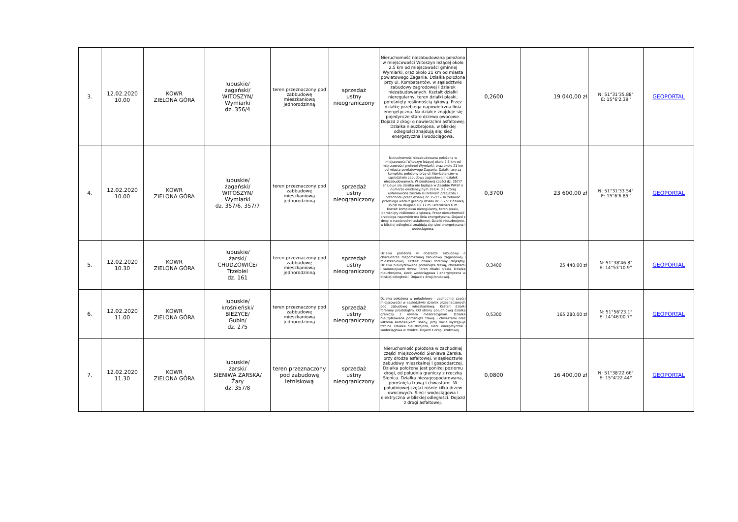| 3. | 12.02.2020 10.00 | KOWR ZIELONA GÓRA | lubuskie/ żagański/ WITOSZYN/ Wymiarki dz. 356/4 | teren przeznaczony pod zabbudowę mieszkaniową jednorodzinną | sprzedaż ustny nieograniczony | Nieruchomość niezabudowana położona w miejscowości Witoszyn leżącej około 2,5 km od miejscowości gminnej Wymiarki, oraz około 21 km od miasta powiatowego Żagania. Działka położona przy ul. Kombatantów, w sąsiedztwie zabudowy zagrodowej i działek niezabudowanych. Kształt działki nieregularny, teren działki płaski, porośnięty roślinnością łąkową. Przez działkę przebiega napowietrzna linia energetyczna. Na działce znajduje się pojedyncze stare drzewo owocowe. Dojazd z drogi o nawierzchni asfaltowej. Działka nieuzbrojona, w bliskiej odległości znajdują się: sieć energetyczna i wodociągowa. | 0,2600 | 19 040,00 zł | N: 51°31'35.88" E: 15°6'2.39'' | GEOPORTAL |
| 4. | 12.02.2020 10.00 | KOWR ZIELONA GÓRA | lubuskie/ żagański/ WITOSZYN/ Wymiarki dz. 357/6, 357/7 | teren przeznaczony pod zabbudowę mieszkaniową jednorodzinną | sprzedaż ustny nieograniczony | Nieruchomość niezabudowana położona w miejscowości Witoszyn leżącej około 2,5 km od miejscowości gminnej Wymiarki, oraz około 21 km od miasta powiatowego Żagania. Działki tworzą kompleks położony przy ul. Kombatantów w sąsiedztwie zabudowy zagrodowej i działek niezabudowanych. W środkowej części dz. 357/7 znajduje się działka nie będąca w Zasobie WRSP o numerze ewidencyjnym 357/4, dla której ustanowiona została służebność przejazdu i przechodu przez działkę nr 357/7 – służebność przebiega wzdłuż granicy działki nr 357/7 z działką 357/8 na długości 62,17 m i szerokości 6 m. Kształt kompleksu nieregularny, teren płaski, porośnięty roślinnością łąkową. Przez nieruchomość przebiega napowietrzna linia energetyczna. Dojazd z drogi o nawierzchni asfaltowej. Działki nieuzbrojone, w bliskiej odległości znajdują się: sieć energetyczna i wodociągowa. | 0,3700 | 23 600,00 zł | N: 51°31'33.54" E: 15°6'6.85'' | GEOPORTAL |
| 5. | 12.02.2020 10.30 | KOWR ZIELONA GÓRA | lubuskie/ żarski/ CHUDZOWICE/ Trzebiel dz. 161 | teren przeznaczony pod zabbudowę mieszkaniową jednorodzinną | sprzedaż ustny nieograniczony | Działka położona w obszarze zabudowy o charakterze rozporoszonej zabudowy zagrodowej i mieszkaniowej. Kształt działki foremny trójkątny. Działka nieużytkowana porośnięta trawą, chwastami i samosiejkami drzew. Teren działki płaski. Działka nieuzbrojona, sieci: wodociągowa i energetyczna w bliskiej odległości. Dojazd z drogi brukowej. | 0,3400 | 25 440,00 zł | N: 51°38'46.8" E: 14°53'10.9'' | GEOPORTAL |
| 6. | 12.02.2020 11.00 | KOWR ZIELONA GÓRA | lubuskie/ krośnieński/ BIEŻYCE/ Gubin/ dz. 275 | teren przeznaczony pod zabbudowę mieszkaniową jednorodzinną | sprzedaż ustny nieograniczony | Działka położona w południowo – zachodniej części miejscowości w sąsiedztwie działek przeznaczonych pod zabudowę mieszkaniową. Kształt działki foremny prostokątny. Od strony południowej działka graniczy z rowem melioracyjnym. Działka nieużytkowana porośnięta trawą i chwastami oraz kilkoma samosiejkami sosny, przy rowie występuje trzcina. Działka nieuzbrojona, sieci: energetyczna i wodociągowa w drodze. Dojazd z drogi szutrowej. | 0,5300 | 165 280,00 zł | N: 51°56'23.1" E: 14°46'00.7'' | GEOPORTAL |
| 7. | 12.02.2020 11.30 | KOWR ZIELONA GÓRA | lubuskie/ żarski/ SIENIWA ŻARSKA/ Żary dz. 357/8 | teren przeznaczony pod zabudowę letniskową | sprzedaż ustny nieograniczony | Nieruchomość położona w zachodniej części miejscowości Sieniawa Żarska, przy drodze asfaltowej, w sąsiedztwie zabudowy mieszkalnej i gospodarczej. Działka położona jest poniżej poziomu drogi, od południa graniczy z rzeczką Sienica. Działka niezagospodarowana, porośnięta trawą i chwastami. W południowej części rośnie kilka drzew owocowych. Sieci: wodociągowa i elektryczna w bliskiej odległości. Dojazd z drogi asfaltowej. | 0,0800 | 16 400,00 zł | N: 51°38'22.66" E: 15°4'22.44'' | GEOPORTAL |